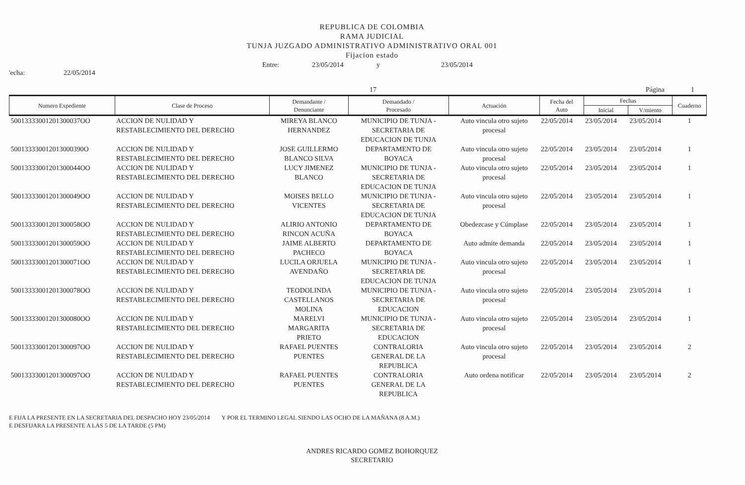REPUBLICA DE COLOMBIA
RAMA JUDICIAL
TUNJA JUZGADO ADMINISTRATIVO ADMINISTRATIVO ORAL 001
Fijacion estado
Entre: 23/05/2014 y 23/05/2014
'echa: 22/05/2014
17 Página 1
| Numero Expediente | Clase de Proceso | Demandante / Denunciante | Demandado / Procesado | Actuación | Fecha del Auto | Fechas | | Cuaderno |
| --- | --- | --- | --- | --- | --- | --- | --- | --- |
| | | | | | | Inicial | V/miento | |
| 50013333001201300037OO | ACCION DE NULIDAD Y RESTABLECIMIENTO DEL DERECHO | MIREYA BLANCO HERNANDEZ | MUNICIPIO DE TUNJA - SECRETARIA DE EDUCACION DE TUNJA | Auto vincula otro sujeto procesal | 22/05/2014 | 23/05/2014 | 23/05/2014 | 1 |
| 500133330012013000390O | ACCION DE NULIDAD Y RESTABLECIMIENTO DEL DERECHO | JOSE GUILLERMO BLANCO SILVA | DEPARTAMENTO DE BOYACA | Auto vincula otro sujeto procesal | 22/05/2014 | 23/05/2014 | 23/05/2014 | 1 |
| 50013333001201300044OO | ACCION DE NULIDAD Y RESTABLECIMIENTO DEL DERECHO | LUCY JIMENEZ BLANCO | MUNICIPIO DE TUNJA - SECRETARIA DE EDUCACION DE TUNJA | Auto vincula otro sujeto procesal | 22/05/2014 | 23/05/2014 | 23/05/2014 | 1 |
| 50013333001201300049OO | ACCION DE NULIDAD Y RESTABLECIMIENTO DEL DERECHO | MOISES BELLO VICENTES | MUNICIPIO DE TUNJA - SECRETARIA DE EDUCACION DE TUNJA | Auto vincula otro sujeto procesal | 22/05/2014 | 23/05/2014 | 23/05/2014 | 1 |
| 50013333001201300058OO | ACCION DE NULIDAD Y RESTABLECIMIENTO DEL DERECHO | ALIRIO ANTONIO RINCON ACUÑA | DEPARTAMENTO DE BOYACA | Obedezcase y Cúmplase | 22/05/2014 | 23/05/2014 | 23/05/2014 | 1 |
| 50013333001201300059OO | ACCION DE NULIDAD Y RESTABLECIMIENTO DEL DERECHO | JAIME ALBERTO PACHECO | DEPARTAMENTO DE BOYACA | Auto admite demanda | 22/05/2014 | 23/05/2014 | 23/05/2014 | 1 |
| 50013333001201300071OO | ACCION DE NULIDAD Y RESTABLECIMIENTO DEL DERECHO | LUCILA ORJUELA AVENDAÑO | MUNICIPIO DE TUNJA - SECRETARIA DE EDUCACION DE TUNJA | Auto vincula otro sujeto procesal | 22/05/2014 | 23/05/2014 | 23/05/2014 | 1 |
| 50013333001201300078OO | ACCION DE NULIDAD Y RESTABLECIMIENTO DEL DERECHO | TEODOLINDA CASTELLANOS MOLINA | MUNICIPIO DE TUNJA - SECRETARIA DE EDUCACION | Auto vincula otro sujeto procesal | 22/05/2014 | 23/05/2014 | 23/05/2014 | 1 |
| 50013333001201300080OO | ACCION DE NULIDAD Y RESTABLECIMIENTO DEL DERECHO | MARELVI MARGARITA PRIETO | MUNICIPIO DE TUNJA - SECRETARIA DE EDUCACION | Auto vincula otro sujeto procesal | 22/05/2014 | 23/05/2014 | 23/05/2014 | 1 |
| 50013333001201300097OO | ACCION DE NULIDAD Y RESTABLECIMIENTO DEL DERECHO | RAFAEL PUENTES PUENTES | CONTRALORIA GENERAL DE LA REPUBLICA | Auto vincula otro sujeto procesal | 22/05/2014 | 23/05/2014 | 23/05/2014 | 2 |
| 50013333001201300097OO | ACCION DE NULIDAD Y RESTABLECIMIENTO DEL DERECHO | RAFAEL PUENTES PUENTES | CONTRALORIA GENERAL DE LA REPUBLICA | Auto ordena notificar | 22/05/2014 | 23/05/2014 | 23/05/2014 | 2 |
E FIJA LA PRESENTE EN LA SECRETARIA DEL DESPACHO HOY 23/05/2014 Y POR EL TERMINO LEGAL SIENDO LAS OCHO DE LA MAÑANA (8 A.M.)
E DESFIJARA LA PRESENTE A LAS 5 DE LA TARDE (5 PM)
ANDRES RICARDO GOMEZ BOHORQUEZ
SECRETARIO